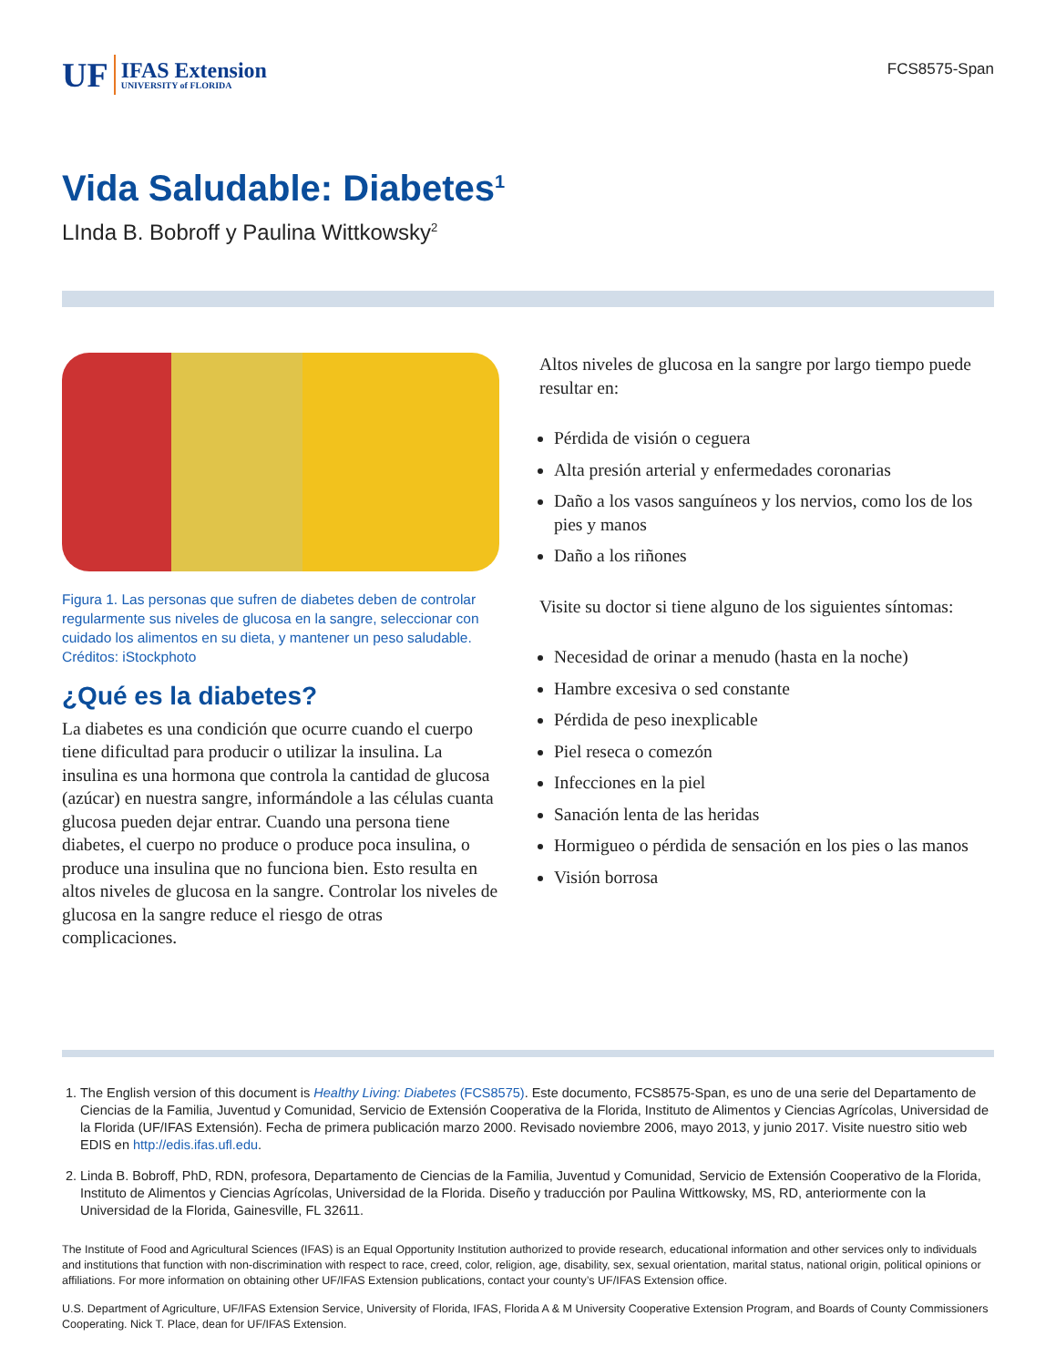UF IFAS Extension
UNIVERSITY of FLORIDA
FCS8575-Span
Vida Saludable: Diabetes<sup>1</sup>
LInda B. Bobroff y Paulina Wittkowsky<sup>2</sup>
Figura 1. Las personas que sufren de diabetes deben de controlar regularmente sus niveles de glucosa en la sangre, seleccionar con cuidado los alimentos en su dieta, y mantener un peso saludable.
Créditos: iStockphoto
¿Qué es la diabetes?
La diabetes es una condición que ocurre cuando el cuerpo tiene dificultad para producir o utilizar la insulina. La insulina es una hormona que controla la cantidad de glucosa (azúcar) en nuestra sangre, informándole a las células cuanta glucosa pueden dejar entrar. Cuando una persona tiene diabetes, el cuerpo no produce o produce poca insulina, o produce una insulina que no funciona bien. Esto resulta en altos niveles de glucosa en la sangre. Controlar los niveles de glucosa en la sangre reduce el riesgo de otras complicaciones.
Altos niveles de glucosa en la sangre por largo tiempo puede resultar en:
Pérdida de visión o ceguera
Alta presión arterial y enfermedades coronarias
Daño a los vasos sanguíneos y los nervios, como los de los pies y manos
Daño a los riñones
Visite su doctor si tiene alguno de los siguientes síntomas:
Necesidad de orinar a menudo (hasta en la noche)
Hambre excesiva o sed constante
Pérdida de peso inexplicable
Piel reseca o comezón
Infecciones en la piel
Sanación lenta de las heridas
Hormigueo o pérdida de sensación en los pies o las manos
Visión borrosa
1. The English version of this document is Healthy Living: Diabetes (FCS8575). Este documento, FCS8575-Span, es uno de una serie del Departamento de Ciencias de la Familia, Juventud y Comunidad, Servicio de Extensión Cooperativa de la Florida, Instituto de Alimentos y Ciencias Agrícolas, Universidad de la Florida (UF/IFAS Extensión). Fecha de primera publicación marzo 2000. Revisado noviembre 2006, mayo 2013, y junio 2017. Visite nuestro sitio web EDIS en http://edis.ifas.ufl.edu.
2. Linda B. Bobroff, PhD, RDN, profesora, Departamento de Ciencias de la Familia, Juventud y Comunidad, Servicio de Extensión Cooperativo de la Florida, Instituto de Alimentos y Ciencias Agrícolas, Universidad de la Florida. Diseño y traducción por Paulina Wittkowsky, MS, RD, anteriormente con la Universidad de la Florida, Gainesville, FL 32611.
The Institute of Food and Agricultural Sciences (IFAS) is an Equal Opportunity Institution authorized to provide research, educational information and other services only to individuals and institutions that function with non-discrimination with respect to race, creed, color, religion, age, disability, sex, sexual orientation, marital status, national origin, political opinions or affiliations. For more information on obtaining other UF/IFAS Extension publications, contact your county’s UF/IFAS Extension office.
U.S. Department of Agriculture, UF/IFAS Extension Service, University of Florida, IFAS, Florida A & M University Cooperative Extension Program, and Boards of County Commissioners Cooperating. Nick T. Place, dean for UF/IFAS Extension.